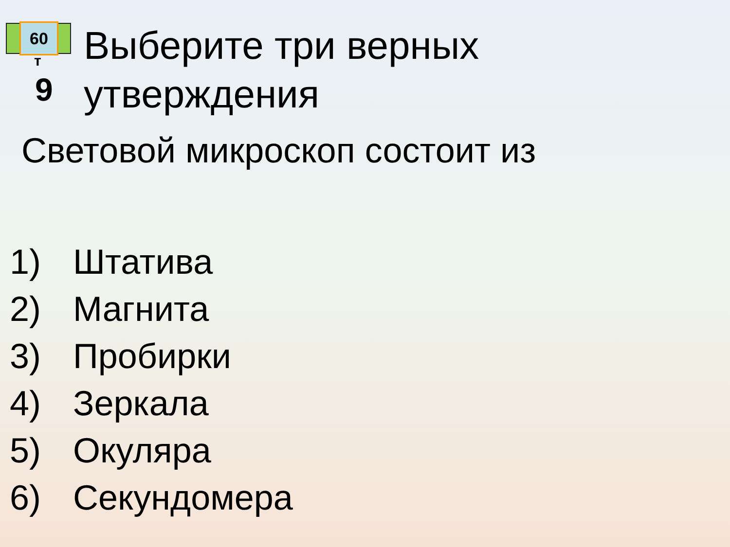60
т
9
Выберите три верных
утверждения
Световой микроскоп состоит из
1) Штатива
2) Магнита
3) Пробирки
4) Зеркала
5) Окуляра
6) Секундомера